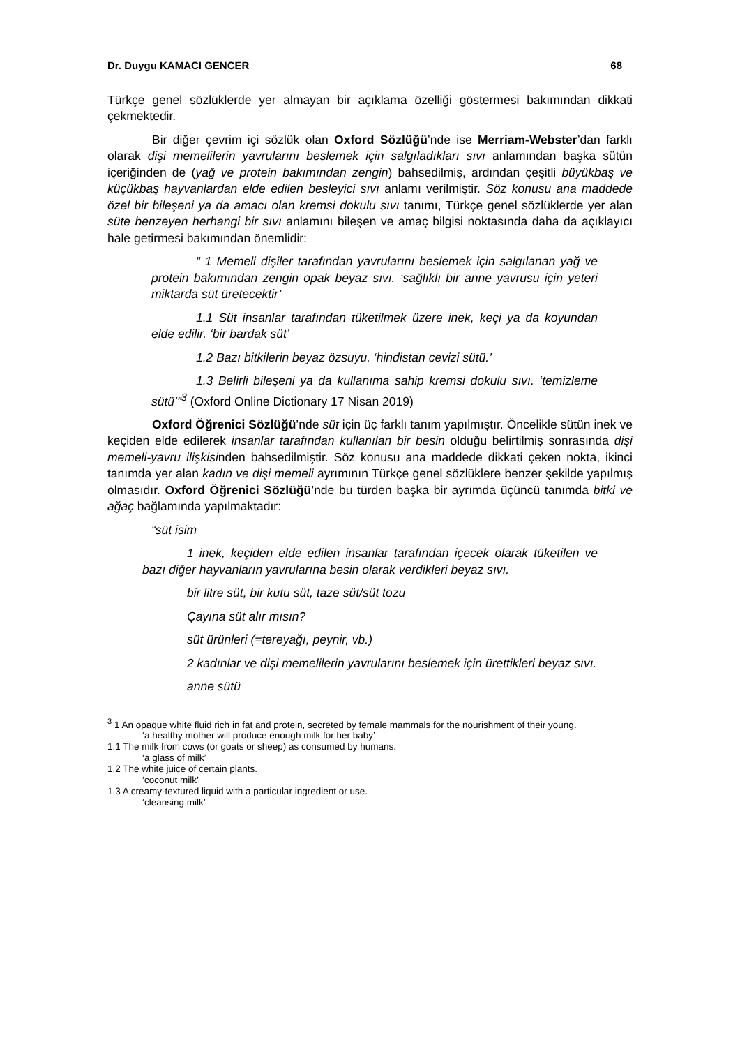Dr. Duygu KAMACI GENCER 68
Türkçe genel sözlüklerde yer almayan bir açıklama özelliği göstermesi bakımından dikkati çekmektedir.
Bir diğer çevrim içi sözlük olan Oxford Sözlüğü’nde ise Merriam-Webster’dan farklı olarak dişi memelilerin yavrularını beslemek için salgıladıkları sıvı anlamından başka sütün içeriğinden de (yağ ve protein bakımından zengin) bahsedilmiş, ardından çeşitli büyükbaş ve küçükbaş hayvanlardan elde edilen besleyici sıvı anlamı verilmiştir. Söz konusu ana maddede özel bir bileşeni ya da amacı olan kremsi dokulu sıvı tanımı, Türkçe genel sözlüklerde yer alan süte benzeyen herhangi bir sıvı anlamını bileşen ve amaç bilgisi noktasında daha da açıklayıcı hale getirmesi bakımından önemlidir:
“ 1 Memeli dişiler tarafından yavrularını beslemek için salgılanan yağ ve protein bakımından zengin opak beyaz sıvı. ‘sağlıklı bir anne yavrusu için yeteri miktarda süt üretecektir’
1.1 Süt insanlar tarafından tüketilmek üzere inek, keçi ya da koyundan elde edilir. ‘bir bardak süt’
1.2 Bazı bitkilerin beyaz özsuyu. ‘hindistan cevizi sütü.’
1.3 Belirli bileşeni ya da kullanıma sahip kremsi dokulu sıvı. ‘temizleme sütü’”<sup>3</sup> (Oxford Online Dictionary 17 Nisan 2019)
Oxford Öğrenici Sözlüğü’nde süt için üç farklı tanım yapılmıştır. Öncelikle sütün inek ve keçiden elde edilerek insanlar tarafından kullanılan bir besin olduğu belirtilmiş sonrasında dişi memeli-yavru ilişkisinden bahsedilmiştir. Söz konusu ana maddede dikkati çeken nokta, ikinci tanımda yer alan kadın ve dişi memeli ayrımının Türkçe genel sözlüklere benzer şekilde yapılmış olmasıdır. Oxford Öğrenici Sözlüğü’nde bu türden başka bir ayrımda üçüncü tanımda bitki ve ağaç bağlamında yapılmaktadır:
“süt isim
1 inek, keçiden elde edilen insanlar tarafından içecek olarak tüketilen ve bazı diğer hayvanların yavrularına besin olarak verdikleri beyaz sıvı.
bir litre süt, bir kutu süt, taze süt/süt tozu
Çayına süt alır mısın?
süt ürünleri (=tereyağı, peynir, vb.)
2 kadınlar ve dişi memelilerin yavrularını beslemek için ürettikleri beyaz sıvı.
anne sütü
<sup>3</sup> 1 An opaque white fluid rich in fat and protein, secreted by female mammals for the nourishment of their young.
‘a healthy mother will produce enough milk for her baby’
1.1 The milk from cows (or goats or sheep) as consumed by humans.
‘a glass of milk’
1.2 The white juice of certain plants.
‘coconut milk’
1.3 A creamy-textured liquid with a particular ingredient or use.
‘cleansing milk’